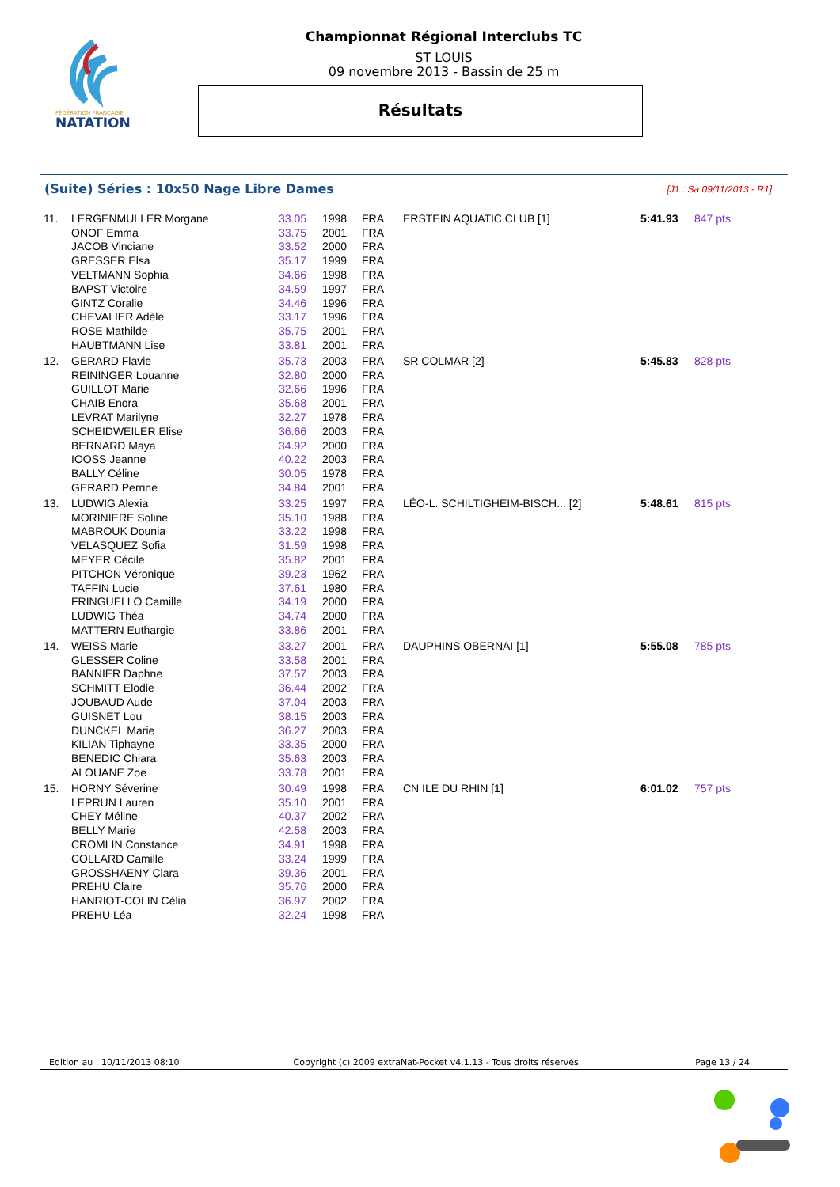FÉDÉRATION FRANÇAISE
NATATION
Championnat Régional Interclubs TC
ST LOUIS
09 novembre 2013 - Bassin de 25 m
Résultats
(Suite) Séries : 10x50 Nage Libre Dames [J1 : Sa 09/11/2013 - R1]
| 11. | LERGENMULLER Morgane | 33.05 | 1998 | FRA | ERSTEIN AQUATIC CLUB [1] | 5:41.93 | 847 pts |
| | ONOF Emma | 33.75 | 2001 | FRA | | | |
| | JACOB Vinciane | 33.52 | 2000 | FRA | | | |
| | GRESSER Elsa | 35.17 | 1999 | FRA | | | |
| | VELTMANN Sophia | 34.66 | 1998 | FRA | | | |
| | BAPST Victoire | 34.59 | 1997 | FRA | | | |
| | GINTZ Coralie | 34.46 | 1996 | FRA | | | |
| | CHEVALIER Adèle | 33.17 | 1996 | FRA | | | |
| | ROSE Mathilde | 35.75 | 2001 | FRA | | | |
| | HAUBTMANN Lise | 33.81 | 2001 | FRA | | | |
| 12. | GERARD Flavie | 35.73 | 2003 | FRA | SR COLMAR [2] | 5:45.83 | 828 pts |
| | REININGER Louanne | 32.80 | 2000 | FRA | | | |
| | GUILLOT Marie | 32.66 | 1996 | FRA | | | |
| | CHAIB Enora | 35.68 | 2001 | FRA | | | |
| | LEVRAT Marilyne | 32.27 | 1978 | FRA | | | |
| | SCHEIDWEILER Elise | 36.66 | 2003 | FRA | | | |
| | BERNARD Maya | 34.92 | 2000 | FRA | | | |
| | IOOSS Jeanne | 40.22 | 2003 | FRA | | | |
| | BALLY Céline | 30.05 | 1978 | FRA | | | |
| | GERARD Perrine | 34.84 | 2001 | FRA | | | |
| 13. | LUDWIG Alexia | 33.25 | 1997 | FRA | LÉO-L. SCHILTIGHEIM-BISCH... [2] | 5:48.61 | 815 pts |
| | MORINIERE Soline | 35.10 | 1988 | FRA | | | |
| | MABROUK Dounia | 33.22 | 1998 | FRA | | | |
| | VELASQUEZ Sofia | 31.59 | 1998 | FRA | | | |
| | MEYER Cécile | 35.82 | 2001 | FRA | | | |
| | PITCHON Véronique | 39.23 | 1962 | FRA | | | |
| | TAFFIN Lucie | 37.61 | 1980 | FRA | | | |
| | FRINGUELLO Camille | 34.19 | 2000 | FRA | | | |
| | LUDWIG Théa | 34.74 | 2000 | FRA | | | |
| | MATTERN Euthargie | 33.86 | 2001 | FRA | | | |
| 14. | WEISS Marie | 33.27 | 2001 | FRA | DAUPHINS OBERNAI [1] | 5:55.08 | 785 pts |
| | GLESSER Coline | 33.58 | 2001 | FRA | | | |
| | BANNIER Daphne | 37.57 | 2003 | FRA | | | |
| | SCHMITT Elodie | 36.44 | 2002 | FRA | | | |
| | JOUBAUD Aude | 37.04 | 2003 | FRA | | | |
| | GUISNET Lou | 38.15 | 2003 | FRA | | | |
| | DUNCKEL Marie | 36.27 | 2003 | FRA | | | |
| | KILIAN Tiphayne | 33.35 | 2000 | FRA | | | |
| | BENEDIC Chiara | 35.63 | 2003 | FRA | | | |
| | ALOUANE Zoe | 33.78 | 2001 | FRA | | | |
| 15. | HORNY Séverine | 30.49 | 1998 | FRA | CN ILE DU RHIN [1] | 6:01.02 | 757 pts |
| | LEPRUN Lauren | 35.10 | 2001 | FRA | | | |
| | CHEY Méline | 40.37 | 2002 | FRA | | | |
| | BELLY Marie | 42.58 | 2003 | FRA | | | |
| | CROMLIN Constance | 34.91 | 1998 | FRA | | | |
| | COLLARD Camille | 33.24 | 1999 | FRA | | | |
| | GROSSHAENY Clara | 39.36 | 2001 | FRA | | | |
| | PREHU Claire | 35.76 | 2000 | FRA | | | |
| | HANRIOT-COLIN Célia | 36.97 | 2002 | FRA | | | |
| | PREHU Léa | 32.24 | 1998 | FRA | | | |
Edition au : 10/11/2013 08:10 Copyright (c) 2009 extraNat-Pocket v4.1.13 - Tous droits réservés. Page 13 / 24